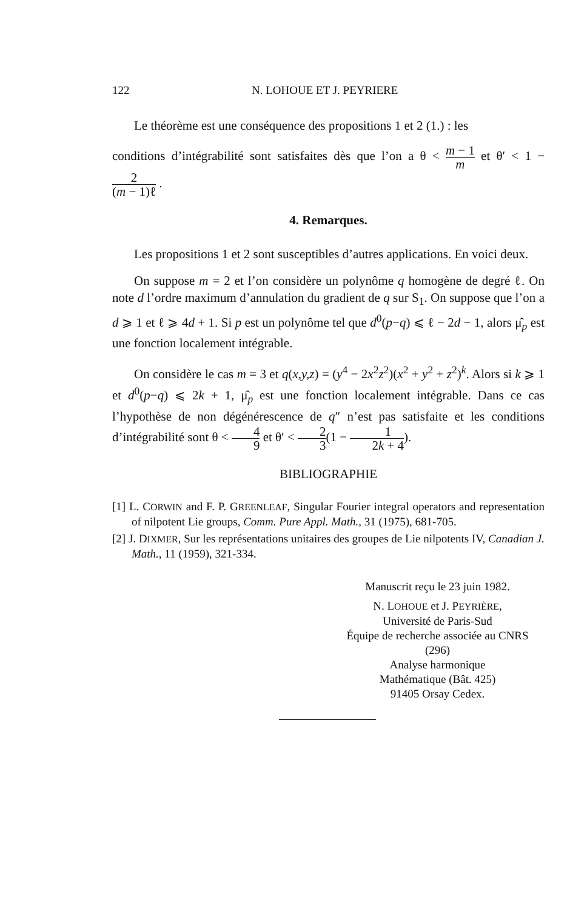122 N. LOHOUE ET J. PEYRIERE
Le théorème est une conséquence des propositions 1 et 2 (1.) : les
conditions d’intégrabilité sont satisfaites dès que l’on a θ < m − 1 m et θ′ < 1 − 2 (m − 1)ℓ .
4. Remarques.
Les propositions 1 et 2 sont susceptibles d’autres applications. En voici deux.
On suppose m = 2 et l’on considère un polynôme q homogène de degré ℓ. On note d l’ordre maximum d’annulation du gradient de q sur S<sub>1</sub>. On suppose que l’on a d ⩾ 1 et ℓ ⩾ 4d + 1. Si p est un polynôme tel que d<sup>0</sup>(p−q) ⩽ ℓ − 2d − 1, alors μ̂<sub>p</sub> est une fonction localement intégrable.
On considère le cas m = 3 et q(x,y,z) = (y<sup>4</sup> − 2x<sup>2</sup>z<sup>2</sup>)(x<sup>2</sup> + y<sup>2</sup> + z<sup>2</sup>)<sup>k</sup>. Alors si k ⩾ 1 et d<sup>0</sup>(p−q) ⩽ 2k + 1, μ̂<sub>p</sub> est une fonction localement intégrable. Dans ce cas l’hypothèse de non dégénérescence de q″ n’est pas satisfaite et les conditions d’intégrabilité sont θ < 4 9 et θ′ < 2 3(1 − 1 2k + 4).
BIBLIOGRAPHIE
[1] L. CORWIN and F. P. GREENLEAF, Singular Fourier integral operators and representation of nilpotent Lie groups, Comm. Pure Appl. Math., 31 (1975), 681-705.
[2] J. DIXMER, Sur les représentations unitaires des groupes de Lie nilpotents IV, Canadian J. Math., 11 (1959), 321-334.
Manuscrit reçu le 23 juin 1982.
N. LOHOUE et J. PEYRIÈRE,
Université de Paris-Sud
Équipe de recherche associée au CNRS
(296)
Analyse harmonique
Mathématique (Bât. 425)
91405 Orsay Cedex.